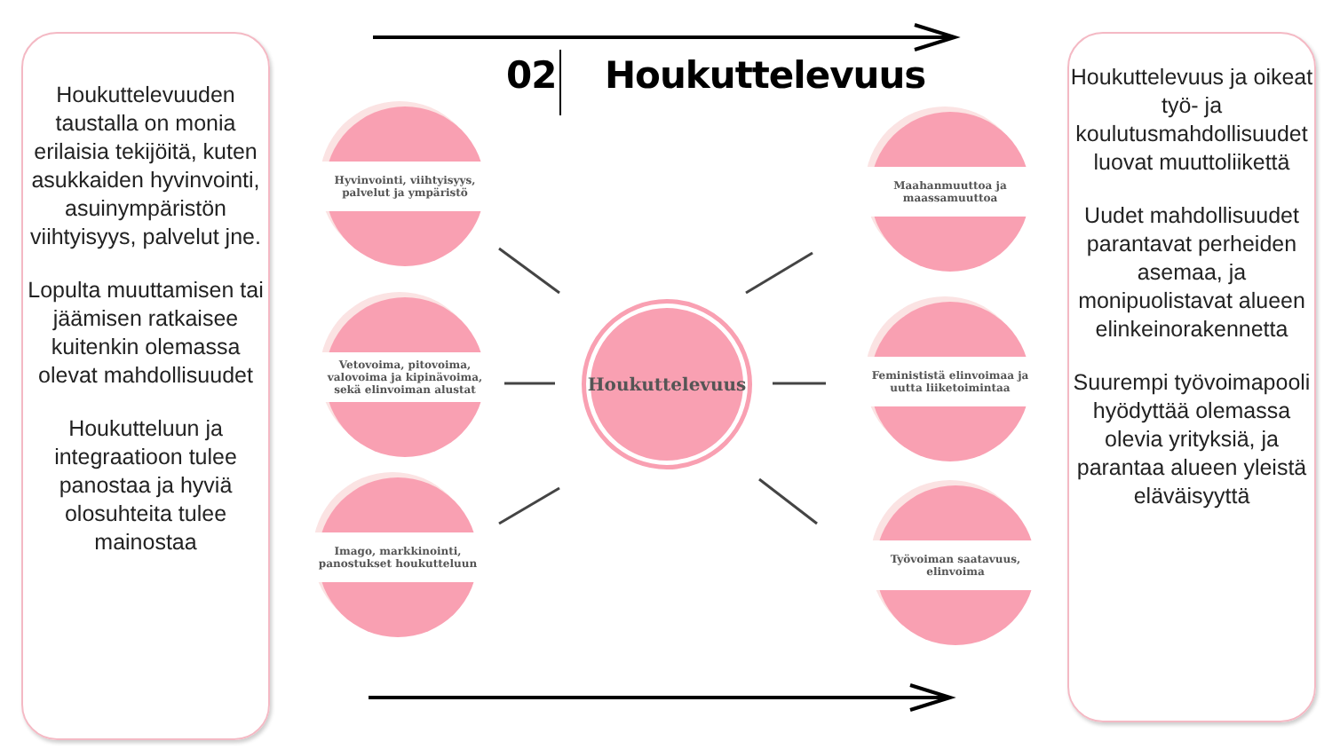Houkuttelevuuden taustalla on monia erilaisia tekijöitä, kuten asukkaiden hyvinvointi, asuinympäristön viihtyisyys, palvelut jne.
Lopulta muuttamisen tai jäämisen ratkaisee kuitenkin olemassa olevat mahdollisuudet
Houkutteluun ja integraatioon tulee panostaa ja hyviä olosuhteita tulee mainostaa
02 Houkuttelevuus
Hyvinvointi, viihtyisyys, palvelut ja ympäristö
Vetovoima, pitovoima, valovoima ja kipinävoima, sekä elinvoiman alustat
Imago, markkinointi, panostukset houkutteluun
Houkuttelevuus
Maahanmuuttoa ja maassamuuttoa
Feminististä elinvoimaa ja uutta liiketoimintaa
Työvoiman saatavuus, elinvoima
Houkuttelevuus ja oikeat työ- ja koulutusmahdollisuudet luovat muuttoliikettä
Uudet mahdollisuudet parantavat perheiden asemaa, ja monipuolistavat alueen elinkeinorakennetta
Suurempi työvoimapooli hyödyttää olemassa olevia yrityksiä, ja parantaa alueen yleistä eläväisyyttä